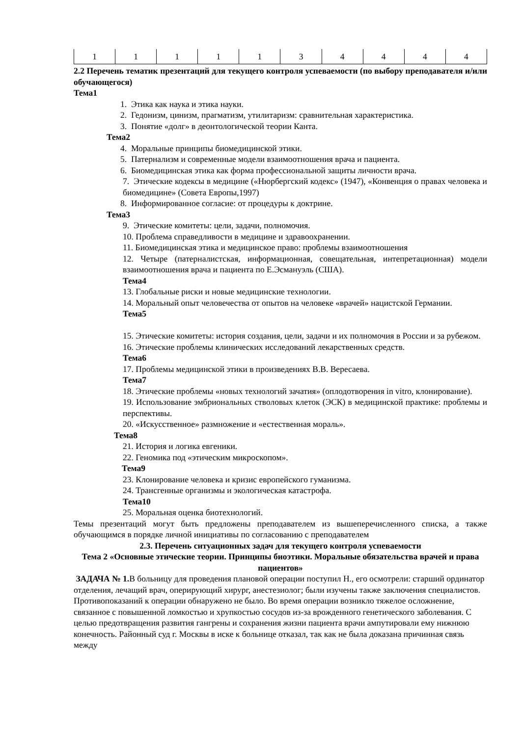| 1 | 1 | 1 | 1 | 1 | 3 | 4 | 4 | 4 | 4 |
2.2 Перечень тематик презентаций для текущего контроля успеваемости (по выбору преподавателя и/или обучающегося)
Тема1
1. Этика как наука и этика науки.
2. Гедонизм, цинизм, прагматизм, утилитаризм: сравнительная характеристика.
3. Понятие «долг» в деонтологической теории Канта.
Тема2
4. Моральные принципы биомедицинской этики.
5. Патернализм и современные модели взаимоотношения врача и пациента.
6. Биомедицинская этика как форма профессиональной защиты личности врача.
7. Этические кодексы в медицине («Нюрбергский кодекс» (1947), «Конвенция о правах человека и биомедицине» (Совета Европы,1997)
8. Информированное согласие: от процедуры к доктрине.
Тема3
9. Этические комитеты: цели, задачи, полномочия.
10. Проблема справедливости в медицине и здравоохранении.
11. Биомедицинская этика и медицинское право: проблемы взаимоотношения
12. Четыре (патерналистская, информационная, совещательная, интепретационная) модели взаимоотношения врача и пациента по Е.Эсмануэль (США).
Тема4
13. Глобальные риски и новые медицинские технологии.
14. Моральный опыт человечества от опытов на человеке «врачей» нацистской Германии.
Тема5
15. Этические комитеты: история создания, цели, задачи и их полномочия в России и за рубежом.
16. Этические проблемы клинических исследований лекарственных средств.
Тема6
17. Проблемы медицинской этики в произведениях В.В. Вересаева.
Тема7
18. Этические проблемы «новых технологий зачатия» (оплодотворения in vitro, клонирование).
19. Использование эмбриональных стволовых клеток (ЭСК) в медицинской практике: проблемы и перспективы.
20. «Искусственное» размножение и «естественная мораль».
Тема8
21. История и логика евгеники.
22. Геномика под «этическим микроскопом».
Тема9
23. Клонирование человека и кризис европейского гуманизма.
24. Трансгенные организмы и экологическая катастрофа.
Тема10
25. Моральная оценка биотехнологий.
Темы презентаций могут быть предложены преподавателем из вышеперечисленного списка, а также обучающимся в порядке личной инициативы по согласованию с преподавателем
2.3. Перечень ситуационных задач для текущего контроля успеваемости
Тема 2 «Основные этические теории. Принципы биоэтики. Моральные обязательства врачей и права пациентов»
ЗАДАЧА № 1. В больницу для проведения плановой операции поступил Н., его осмотрели: старший ординатор отделения, лечащий врач, оперирующий хирург, анестезиолог; были изучены также заключения специалистов. Противопоказаний к операции обнаружено не было. Во время операции возникло тяжелое осложнение, связанное с повышенной ломкостью и хрупкостью сосудов из-за врожденного генетического заболевания. С целью предотвращения развития гангрены и сохранения жизни пациента врачи ампутировали ему нижнюю конечность. Районный суд г. Москвы в иске к больнице отказал, так как не была доказана причинная связь между